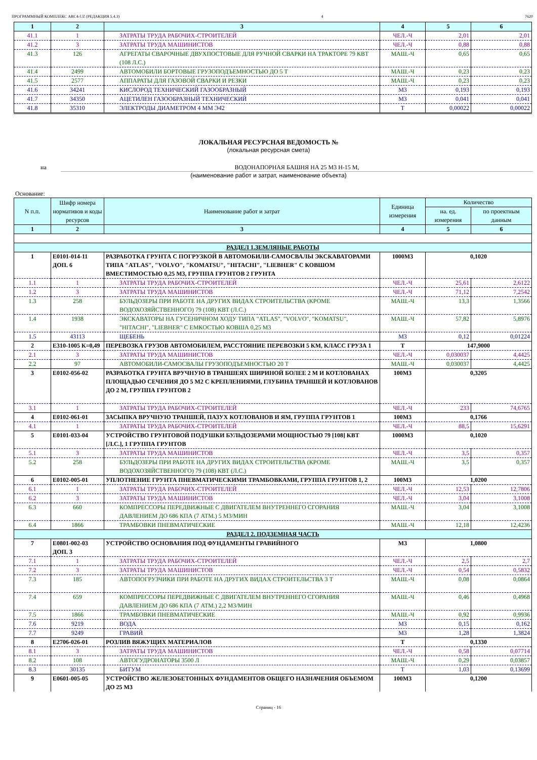ПРОГРАММНЫЙ КОМПЛЕКС ABC4-UZ (РЕДАКЦИЯ 5.4.3) 4 7620
| 1 | 2 | 3 | 4 | 5 | 6 |
| --- | --- | --- | --- | --- | --- |
| 41.1 | 1 | ЗАТРАТЫ ТРУДА РАБОЧИХ-СТРОИТЕЛЕЙ | ЧЕЛ.-Ч | 2,01 | 2,01 |
| 41.2 | 3 | ЗАТРАТЫ ТРУДА МАШИНИСТОВ | ЧЕЛ.-Ч | 0,88 | 0,88 |
| 41.3 | 126 | АГРЕГАТЫ СВАРОЧНЫЕ ДВУХПОСТОВЫЕ ДЛЯ РУЧНОЙ СВАРКИ НА ТРАКТОРЕ 79 КВТ (108 Л.С.) | МАШ.-Ч | 0,65 | 0,65 |
| 41.4 | 2499 | АВТОМОБИЛИ БОРТОВЫЕ ГРУЗОПОДЪЕМНОСТЬЮ ДО 5 Т | МАШ.-Ч | 0,23 | 0,23 |
| 41.5 | 2577 | АППАРАТЫ ДЛЯ ГАЗОВОЙ СВАРКИ И РЕЗКИ | МАШ.-Ч | 0,23 | 0,23 |
| 41.6 | 34241 | КИСЛОРОД ТЕХНИЧЕСКИЙ ГАЗООБРАЗНЫЙ | М3 | 0,193 | 0,193 |
| 41.7 | 34350 | АЦЕТИЛЕН ГАЗООБРАЗНЫЙ ТЕХНИЧЕСКИЙ | М3 | 0,041 | 0,041 |
| 41.8 | 35310 | ЭЛЕКТРОДЫ ДИАМЕТРОМ 4 ММ Э42 | Т | 0,00022 | 0,00022 |
ЛОКАЛЬНАЯ РЕСУРСНАЯ ВЕДОМОСТЬ №
(локальная ресурсная смета)
на ВОДОНАПОРНАЯ БАШНЯ НА 25 М3 Н-15 М,
(наименование работ и затрат, наименование объекта)
Основание:
| N п.п. | Шифр номера нормативов и коды ресурсов | Наименование работ и затрат | Единица измерения | Количество | |
| --- | --- | --- | --- | --- | --- |
| | | | | на. ед. измерения | по проектным данным |
| 1 | 2 | 3 | 4 | 5 | 6 |
| РАЗДЕЛ 1.ЗЕМЛЯНЫЕ РАБОТЫ | | | | | |
| 1 | Е0101-014-11 ДОП. 6 | РАЗРАБОТКА ГРУНТА С ПОГРУЗКОЙ В АВТОМОБИЛИ-САМОСВАЛЫ ЭКСКАВАТОРАМИ ТИПА "ATLAS", "VOLVO", "KOMATSU", "HITACHI", "LIEBHER" С КОВШОМ ВМЕСТИМОСТЬЮ 0,25 М3, ГРУППА ГРУНТОВ 2 ГРУНТА | 1000М3 | 0,1020 | |
| 1.1 | 1 | ЗАТРАТЫ ТРУДА РАБОЧИХ-СТРОИТЕЛЕЙ | ЧЕЛ.-Ч | 25,61 | 2,6122 |
| 1.2 | 3 | ЗАТРАТЫ ТРУДА МАШИНИСТОВ | ЧЕЛ.-Ч | 71,12 | 7,2542 |
| 1.3 | 258 | БУЛЬДОЗЕРЫ ПРИ РАБОТЕ НА ДРУГИХ ВИДАХ СТРОИТЕЛЬСТВА (КРОМЕ ВОДОХОЗЯЙСТВЕННОГО) 79 (108) КВТ (Л.С.) | МАШ.-Ч | 13,3 | 1,3566 |
| 1.4 | 1938 | ЭКСКАВАТОРЫ НА ГУСЕНИЧНОМ ХОДУ ТИПА "ATLAS", "VOLVO", "KOMATSU", "HITACHI", "LIEBHER" С ЕМКОСТЬЮ КОВША 0,25 М3 | МАШ.-Ч | 57,82 | 5,8976 |
| 1.5 | 43113 | ЩЕБЕНЬ | М3 | 0,12 | 0,01224 |
| 2 | Е310-1005 К=0,49 | ПЕРЕВОЗКА ГРУЗОВ АВТОМОБИЛЕМ, РАССТОЯНИЕ ПЕРЕВОЗКИ 5 КМ, КЛАСС ГРУЗА 1 | Т | 147,9000 | |
| 2.1 | 3 | ЗАТРАТЫ ТРУДА МАШИНИСТОВ | ЧЕЛ.-Ч | 0,030037 | 4,4425 |
| 2.2 | 97 | АВТОМОБИЛИ-САМОСВАЛЫ ГРУЗОПОДЪЕМНОСТЬЮ 20 Т | МАШ.-Ч | 0,030037 | 4,4425 |
| 3 | Е0102-056-02 | РАЗРАБОТКА ГРУНТА ВРУЧНУЮ В ТРАНШЕЯХ ШИРИНОЙ БОЛЕЕ 2 М И КОТЛОВАНАХ ПЛОЩАДЬЮ СЕЧЕНИЯ ДО 5 М2 С КРЕПЛЕНИЯМИ, ГЛУБИНА ТРАНШЕЙ И КОТЛОВАНОВ ДО 2 М, ГРУППА ГРУНТОВ 2 | 100М3 | 0,3205 | |
| 3.1 | 1 | ЗАТРАТЫ ТРУДА РАБОЧИХ-СТРОИТЕЛЕЙ | ЧЕЛ.-Ч | 233 | 74,6765 |
| 4 | Е0102-061-01 | ЗАСЫПКА ВРУЧНУЮ ТРАНШЕЙ, ПАЗУХ КОТЛОВАНОВ И ЯМ, ГРУППА ГРУНТОВ 1 | 100М3 | 0,1766 | |
| 4.1 | 1 | ЗАТРАТЫ ТРУДА РАБОЧИХ-СТРОИТЕЛЕЙ | ЧЕЛ.-Ч | 88,5 | 15,6291 |
| 5 | Е0101-033-04 | УСТРОЙСТВО ГРУНТОВОЙ ПОДУШКИ БУЛЬДОЗЕРАМИ МОЩНОСТЬЮ 79 [108] КВТ [Л.С.], 1 ГРУППА ГРУНТОВ | 1000М3 | 0,1020 | |
| 5.1 | 3 | ЗАТРАТЫ ТРУДА МАШИНИСТОВ | ЧЕЛ.-Ч | 3,5 | 0,357 |
| 5.2 | 258 | БУЛЬДОЗЕРЫ ПРИ РАБОТЕ НА ДРУГИХ ВИДАХ СТРОИТЕЛЬСТВА (КРОМЕ ВОДОХОЗЯЙСТВЕННОГО) 79 (108) КВТ (Л.С.) | МАШ.-Ч | 3,5 | 0,357 |
| 6 | Е0102-005-01 | УПЛОТНЕНИЕ ГРУНТА ПНЕВМАТИЧЕСКИМИ ТРАМБОВКАМИ, ГРУППА ГРУНТОВ 1, 2 | 100М3 | 1,0200 | |
| 6.1 | 1 | ЗАТРАТЫ ТРУДА РАБОЧИХ-СТРОИТЕЛЕЙ | ЧЕЛ.-Ч | 12,53 | 12,7806 |
| 6.2 | 3 | ЗАТРАТЫ ТРУДА МАШИНИСТОВ | ЧЕЛ.-Ч | 3,04 | 3,1008 |
| 6.3 | 660 | КОМПРЕССОРЫ ПЕРЕДВИЖНЫЕ С ДВИГАТЕЛЕМ ВНУТРЕННЕГО СГОРАНИЯ ДАВЛЕНИЕМ ДО 686 КПА (7 АТМ.) 5 М3/МИН | МАШ.-Ч | 3,04 | 3,1008 |
| 6.4 | 1866 | ТРАМБОВКИ ПНЕВМАТИЧЕСКИЕ | МАШ.-Ч | 12,18 | 12,4236 |
| РАЗДЕЛ 2. ПОДЗЕМНАЯ ЧАСТЬ | | | | | |
| 7 | Е0801-002-03 ДОП. 3 | УСТРОЙСТВО ОСНОВАНИЯ ПОД ФУНДАМЕНТЫ ГРАВИЙНОГО | М3 | 1,0800 | |
| 7.1 | 1 | ЗАТРАТЫ ТРУДА РАБОЧИХ-СТРОИТЕЛЕЙ | ЧЕЛ.-Ч | 2,5 | 2,7 |
| 7.2 | 3 | ЗАТРАТЫ ТРУДА МАШИНИСТОВ | ЧЕЛ.-Ч | 0,54 | 0,5832 |
| 7.3 | 185 | АВТОПОГРУЗЧИКИ ПРИ РАБОТЕ НА ДРУГИХ ВИДАХ СТРОИТЕЛЬСТВА 3 Т | МАШ.-Ч | 0,08 | 0,0864 |
| 7.4 | 659 | КОМПРЕССОРЫ ПЕРЕДВИЖНЫЕ С ДВИГАТЕЛЕМ ВНУТРЕННЕГО СГОРАНИЯ ДАВЛЕНИЕМ ДО 686 КПА (7 АТМ.) 2,2 М3/МИН | МАШ.-Ч | 0,46 | 0,4968 |
| 7.5 | 1866 | ТРАМБОВКИ ПНЕВМАТИЧЕСКИЕ | МАШ.-Ч | 0,92 | 0,9936 |
| 7.6 | 9219 | ВОДА | М3 | 0,15 | 0,162 |
| 7.7 | 9249 | ГРАВИЙ | М3 | 1,28 | 1,3824 |
| 8 | Е2706-026-01 | РОЗЛИВ ВЯЖУЩИХ МАТЕРИАЛОВ | Т | 0,1330 | |
| 8.1 | 3 | ЗАТРАТЫ ТРУДА МАШИНИСТОВ | ЧЕЛ.-Ч | 0,58 | 0,07714 |
| 8.2 | 108 | АВТОГУДРОНАТОРЫ 3500 Л | МАШ.-Ч | 0,29 | 0,03857 |
| 8.3 | 30135 | БИТУМ | Т | 1,03 | 0,13699 |
| 9 | Е0601-005-05 | УСТРОЙСТВО ЖЕЛЕЗОБЕТОННЫХ ФУНДАМЕНТОВ ОБЩЕГО НАЗНАЧЕНИЯ ОБЪЕМОМ ДО 25 М3 | 100М3 | 0,1200 | |
Страниц - 16